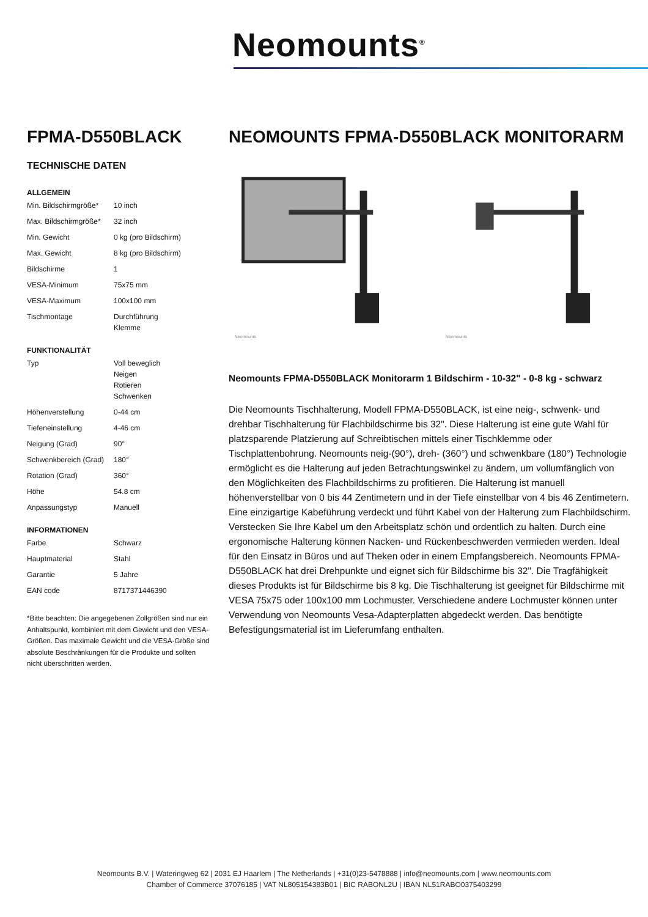Neomounts<sup>®</sup>
FPMA-D550BLACK
TECHNISCHE DATEN
ALLGEMEIN
| Min. Bildschirmgröße* | 10 inch |
| Max. Bildschirmgröße* | 32 inch |
| Min. Gewicht | 0 kg (pro Bildschirm) |
| Max. Gewicht | 8 kg (pro Bildschirm) |
| Bildschirme | 1 |
| VESA-Minimum | 75x75 mm |
| VESA-Maximum | 100x100 mm |
| Tischmontage | Durchführung Klemme |
FUNKTIONALITÄT
| Typ | Voll beweglich Neigen Rotieren Schwenken |
| Höhenverstellung | 0-44 cm |
| Tiefeneinstellung | 4-46 cm |
| Neigung (Grad) | 90° |
| Schwenkbereich (Grad) | 180° |
| Rotation (Grad) | 360° |
| Höhe | 54.8 cm |
| Anpassungstyp | Manuell |
INFORMATIONEN
| Farbe | Schwarz |
| Hauptmaterial | Stahl |
| Garantie | 5 Jahre |
| EAN code | 8717371446390 |
*Bitte beachten: Die angegebenen Zollgrößen sind nur ein Anhaltspunkt, kombiniert mit dem Gewicht und den VESA-Größen. Das maximale Gewicht und die VESA-Größe sind absolute Beschränkungen für die Produkte und sollten nicht überschritten werden.
NEOMOUNTS FPMA-D550BLACK MONITORARM
Neomounts
Neomounts
Neomounts FPMA-D550BLACK Monitorarm 1 Bildschirm - 10-32" - 0-8 kg - schwarz
Die Neomounts Tischhalterung, Modell FPMA-D550BLACK, ist eine neig-, schwenk- und drehbar Tischhalterung für Flachbildschirme bis 32". Diese Halterung ist eine gute Wahl für platzsparende Platzierung auf Schreibtischen mittels einer Tischklemme oder Tischplattenbohrung. Neomounts neig-(90°), dreh- (360°) und schwenkbare (180°) Technologie ermöglicht es die Halterung auf jeden Betrachtungswinkel zu ändern, um vollumfänglich von den Möglichkeiten des Flachbildschirms zu profitieren. Die Halterung ist manuell höhenverstellbar von 0 bis 44 Zentimetern und in der Tiefe einstellbar von 4 bis 46 Zentimetern. Eine einzigartige Kabeführung verdeckt und führt Kabel von der Halterung zum Flachbildschirm. Verstecken Sie Ihre Kabel um den Arbeitsplatz schön und ordentlich zu halten. Durch eine ergonomische Halterung können Nacken- und Rückenbeschwerden vermieden werden. Ideal für den Einsatz in Büros und auf Theken oder in einem Empfangsbereich. Neomounts FPMA-D550BLACK hat drei Drehpunkte und eignet sich für Bildschirme bis 32". Die Tragfähigkeit dieses Produkts ist für Bildschirme bis 8 kg. Die Tischhalterung ist geeignet für Bildschirme mit VESA 75x75 oder 100x100 mm Lochmuster. Verschiedene andere Lochmuster können unter Verwendung von Neomounts Vesa-Adapterplatten abgedeckt werden. Das benötigte Befestigungsmaterial ist im Lieferumfang enthalten.
Neomounts B.V. | Wateringweg 62 | 2031 EJ Haarlem | The Netherlands | +31(0)23-5478888 | info@neomounts.com | www.neomounts.com
Chamber of Commerce 37076185 | VAT NL805154383B01 | BIC RABONL2U | IBAN NL51RABO0375403299